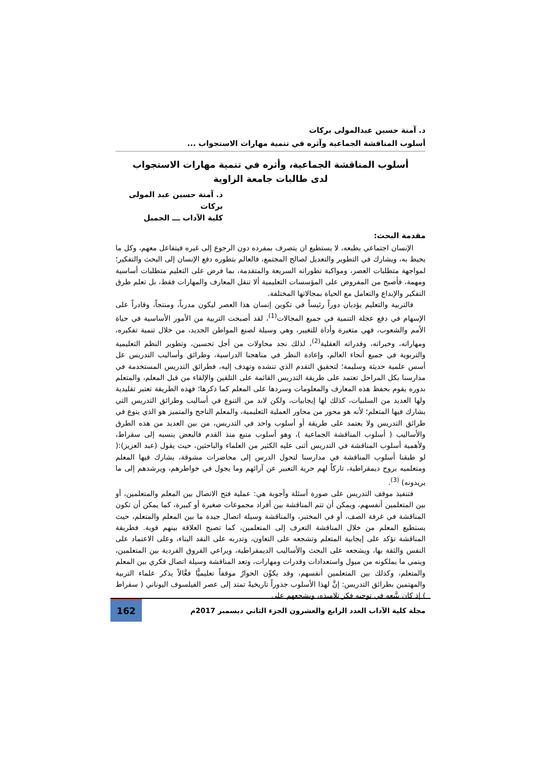د. آمنة حسين عبدالمولى بركات
أسلوب المناقشة الجماعية وآثره في تنمية مهارات الاستجواب ...
أسلوب المناقشة الجماعية، وأثره في تنمية مهارات الاستجواب
لدى طالبات جامعة الزاوية
د. آمنة حسين عبد المولى بركات
كلية الآداب ـــ الجميل
مقدمة البحث:
الإنسان اجتماعي بطبعه، لا يستطيع ان يتصرف بمفرده دون الرجوع إلى غيره فيتفاعل معهم، وكل ما يحيط به، ويشارك في التطوير والتعديل لصالح المجتمع، فالعالم بتطوره دفع الإنسان إلى البحث والتفكير؛ لمواجهة متطلبات العصر، ومواكبة تطوراته السريعة والمتقدمة، بما فرض على التعليم متطلبات أساسية ومهمة، فأصبح من المفروض على المؤسسات التعليمية ألا تنقل المعارف والمهارات فقط، بل تعلم طرق التفكير والإبداع والتعامل مع الحياة بمجالاتها المختلفة.
فالتربية والتعليم يؤديان دوراً رئيساً في تكوين إنسان هذا العصر ليكون مدرباً، ومنتجاً، وقادراً على الإسهام في دفع عجلة التنمية في جميع المجالات<sup>(1)</sup>، لقد أصبحت التربية من الأمور الأساسية في حياة الأمم والشعوب، فهي متغيرة وأداة للتغيير، وهي وسيلة لصنع المواطن الجديد، من خلال تنمية تفكيره، ومهاراته، وخبراته، وقدراته العقلية<sup>(2)</sup>، لذلك نجد محاولات من أجل تحسين، وتطوير النظم التعليمية والتربوية في جميع أنحاء العالم، وإعادة النظر في مناهجنا الدراسية، وطرائق وأساليب التدريس عل أسس علمية حديثة وسليمة؛ لتحقيق التقدم الذي تنشده وتهدف إليه، فطرائق التدريس المستخدمة في مدارسنا بكل المراحل تعتمد على طريقة التدريس القائمة على التلقين والإلقاء من قبل المعلم، والمتعلم بدوره يقوم بحفظ هذه المعارف والمعلومات وسردها على المعلم كما ذكرها؛ فهذه الطريقة تعتبر تقليدية ولها العديد من السلبيات، كذلك لها إيجابيات، ولكن لابد من التنوع في أساليب وطرائق التدريس التي يشارك فيها المتعلم؛ لأنه هو محور من محاور العملية التعليمية، والمعلم الناجح والمتميز هو الذي ينوع في طرائق التدريس ولا يعتمد على طريقة أو أسلوب واحد في التدريس، من بين العديد من هذه الطرق والأساليب ( أسلوب المناقشة الجماعية )، وهو أسلوب متبع منذ القدم فالبعض ينسبه إلى سقراط، ولأهمية أسلوب المناقشة في التدريس أثنى عليه الكثير من العلماء والباحثين، حيث يقول (عبد العزيز):( لو طبقنا أسلوب المناقشة في مدارسنا لتحول الدرس إلى محاضرات مشوقة، يشارك فيها المعلم ومتعلميه بروح ديمقراطية، تاركاً لهم حرية التعبير عن آرائهم وما يجول في خواطرهم، ويرشدهم إلى ما يريدونه) <sup>(3)</sup>.
فتنفيذ موقف التدريس على صورة أسئلة وأجوبة هي: عملية فتح الاتصال بين المعلم والمتعلمين، أو بين المتعلمين أنفسهم، ويمكن أن تتم المناقشة بين أفراد مجموعات صغيرة أو كبيرة، كما يمكن أن تكون المناقشة في غرفة الصف، أو في المختبر، والمناقشة وسيلة اتصال جيدة ما بين المعلم والمتعلم، حيث يستطيع المعلم من خلال المناقشة التعرف إلى المتعلمين، كما تصبح العلاقة بينهم قوية. فطريقة المناقشة تؤكد على إيجابية المتعلم وتشجعه على التعاون، وتدربه على النقد البناء، وعلى الاعتماد على النفس والثقة بها، ويشجعه على البحث والأساليب الديمقراطية، ويراعي الفروق الفردية بين المتعلمين، وينمي ما يملكونه من ميول واستعدادات وقدرات ومهارات، وتعد المناقشة وسيلة اتصال فكري بين المعلم والمتعلم، وكذلك بين المتعلمين أنفسهم، وقد يكوِّن الحوارُ موقفاً تعليميًّا فعَّالاً يذكر علماء التربية والمهتمين بطرائق التدريس: إنَّ لهذا الأسلوب جذوراً تاريخيةً تمتد إلى عصر الفيلسوف اليوناني ( سقراط ) إذ كان يتَّبعه في توجيه فكر تلاميذه، ويشجعهم على
مجلة كلية الآداب العدد الرابع والعشرون الجزء الثاني ديسمبر 2017م
162